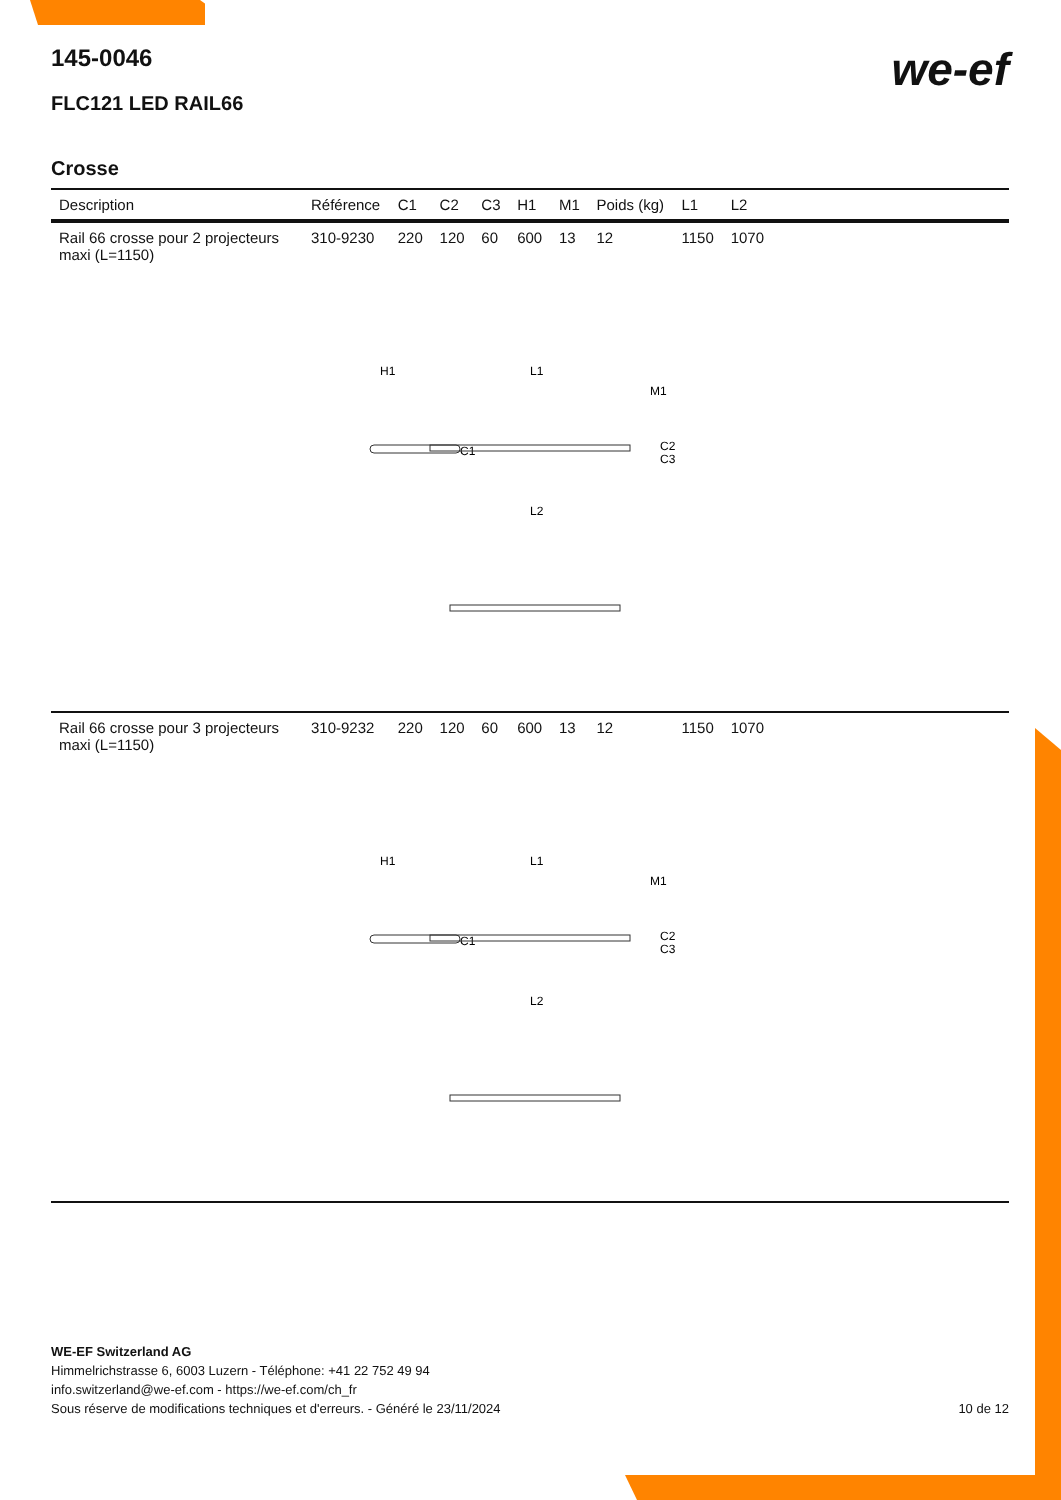we-ef
145-0046
FLC121 LED RAIL66
Crosse
| Description | Référence | C1 | C2 | C3 | H1 | M1 | Poids (kg) | L1 | L2 | |
| --- | --- | --- | --- | --- | --- | --- | --- | --- | --- | --- |
| Rail 66 crosse pour 2 projecteurs maxi (L=1150) | 310-9230 | 220 | 120 | 60 | 600 | 13 | 12 | 1150 | 1070 | |
| H1 L1 M1 C1 C2 C3 L2 | | | | | | | | | | |
| Rail 66 crosse pour 3 projecteurs maxi (L=1150) | 310-9232 | 220 | 120 | 60 | 600 | 13 | 12 | 1150 | 1070 | |
| H1 L1 M1 C1 C2 C3 L2 | | | | | | | | | | |
WE-EF Switzerland AG
Himmelrichstrasse 6, 6003 Luzern - Téléphone: +41 22 752 49 94
info.switzerland@we-ef.com - https://we-ef.com/ch_fr
Sous réserve de modifications techniques et d'erreurs. - Généré le 23/11/2024 10 de 12